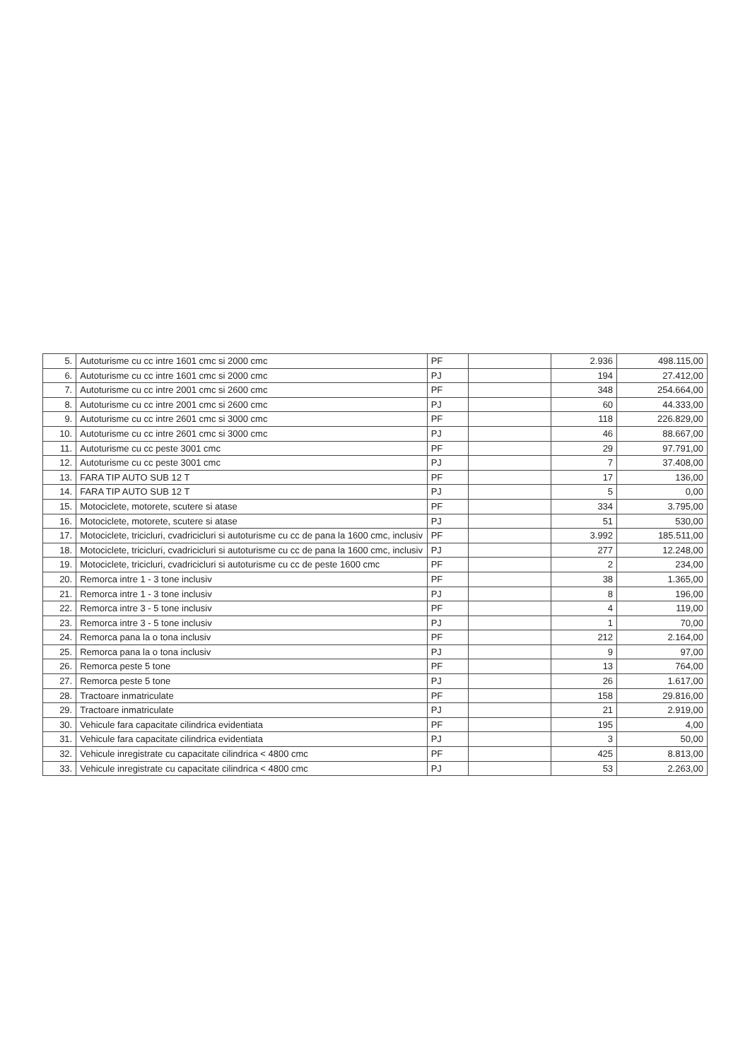| 5. | Autoturisme cu cc intre 1601 cmc si 2000 cmc | PF | | 2.936 | 498.115,00 |
| 6. | Autoturisme cu cc intre 1601 cmc si 2000 cmc | PJ | | 194 | 27.412,00 |
| 7. | Autoturisme cu cc intre 2001 cmc si 2600 cmc | PF | | 348 | 254.664,00 |
| 8. | Autoturisme cu cc intre 2001 cmc si 2600 cmc | PJ | | 60 | 44.333,00 |
| 9. | Autoturisme cu cc intre 2601 cmc si 3000 cmc | PF | | 118 | 226.829,00 |
| 10. | Autoturisme cu cc intre 2601 cmc si 3000 cmc | PJ | | 46 | 88.667,00 |
| 11. | Autoturisme cu cc peste 3001 cmc | PF | | 29 | 97.791,00 |
| 12. | Autoturisme cu cc peste 3001 cmc | PJ | | 7 | 37.408,00 |
| 13. | FARA TIP AUTO SUB 12 T | PF | | 17 | 136,00 |
| 14. | FARA TIP AUTO SUB 12 T | PJ | | 5 | 0,00 |
| 15. | Motociclete, motorete, scutere si atase | PF | | 334 | 3.795,00 |
| 16. | Motociclete, motorete, scutere si atase | PJ | | 51 | 530,00 |
| 17. | Motociclete, tricicluri, cvadricicluri si autoturisme cu cc de pana la 1600 cmc, inclusiv | PF | | 3.992 | 185.511,00 |
| 18. | Motociclete, tricicluri, cvadricicluri si autoturisme cu cc de pana la 1600 cmc, inclusiv | PJ | | 277 | 12.248,00 |
| 19. | Motociclete, tricicluri, cvadricicluri si autoturisme cu cc de peste 1600 cmc | PF | | 2 | 234,00 |
| 20. | Remorca intre 1 - 3 tone inclusiv | PF | | 38 | 1.365,00 |
| 21. | Remorca intre 1 - 3 tone inclusiv | PJ | | 8 | 196,00 |
| 22. | Remorca intre 3 - 5 tone inclusiv | PF | | 4 | 119,00 |
| 23. | Remorca intre 3 - 5 tone inclusiv | PJ | | 1 | 70,00 |
| 24. | Remorca pana la o tona inclusiv | PF | | 212 | 2.164,00 |
| 25. | Remorca pana la o tona inclusiv | PJ | | 9 | 97,00 |
| 26. | Remorca peste 5 tone | PF | | 13 | 764,00 |
| 27. | Remorca peste 5 tone | PJ | | 26 | 1.617,00 |
| 28. | Tractoare inmatriculate | PF | | 158 | 29.816,00 |
| 29. | Tractoare inmatriculate | PJ | | 21 | 2.919,00 |
| 30. | Vehicule fara capacitate cilindrica evidentiata | PF | | 195 | 4,00 |
| 31. | Vehicule fara capacitate cilindrica evidentiata | PJ | | 3 | 50,00 |
| 32. | Vehicule inregistrate cu capacitate cilindrica < 4800 cmc | PF | | 425 | 8.813,00 |
| 33. | Vehicule inregistrate cu capacitate cilindrica < 4800 cmc | PJ | | 53 | 2.263,00 |